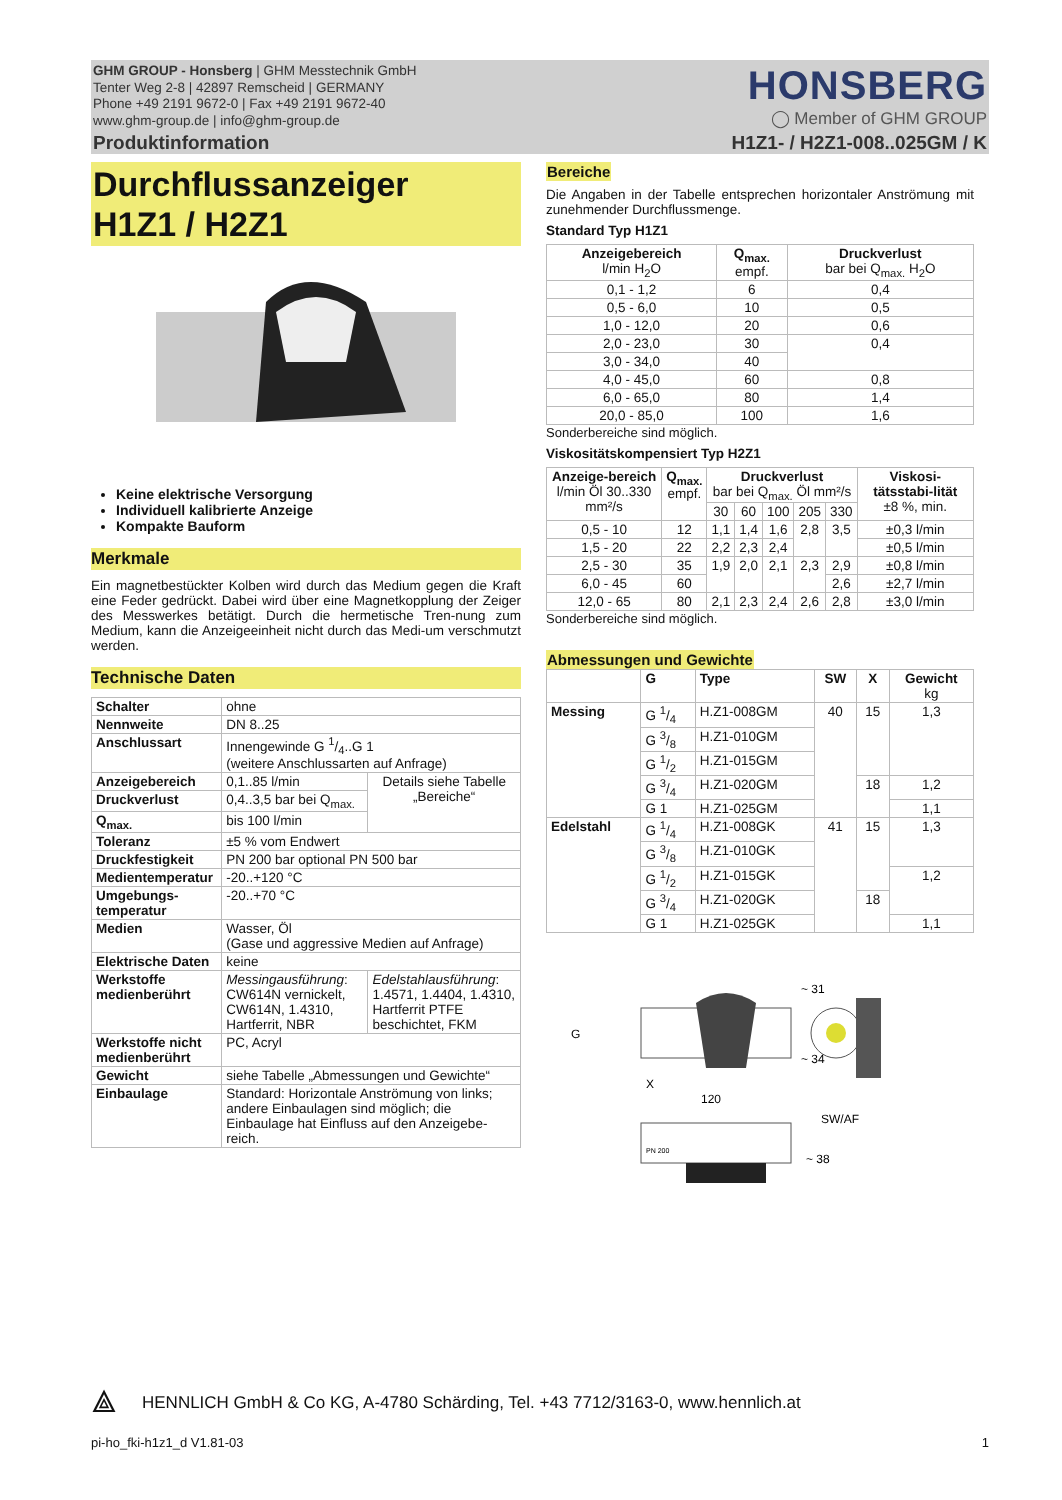GHM GROUP - Honsberg | GHM Messtechnik GmbH
Tenter Weg 2-8 | 42897 Remscheid | GERMANY
Phone +49 2191 9672-0 | Fax +49 2191 9672-40
www.ghm-group.de | info@ghm-group.de
HONSBERG
◯ Member of GHM GROUP
Produktinformation H1Z1- / H2Z1-008..025GM / K
Durchflussanzeiger
H1Z1 / H2Z1
Keine elektrische Versorgung
Individuell kalibrierte Anzeige
Kompakte Bauform
Merkmale
Ein magnetbestückter Kolben wird durch das Medium gegen die Kraft eine Feder gedrückt. Dabei wird über eine Magnetkopplung der Zeiger des Messwerkes betätigt. Durch die hermetische Tren-nung zum Medium, kann die Anzeigeeinheit nicht durch das Medi-um verschmutzt werden.
Technische Daten
| Schalter | ohne | |
| Nennweite | DN 8..25 | |
| Anschlussart | Innengewinde G 1/4..G 1 (weitere Anschlussarten auf Anfrage) | |
| Anzeigebereich | 0,1..85 l/min | Details siehe Tabelle „Bereiche“ |
| Druckverlust | 0,4..3,5 bar bei Q<sub>max.</sub> | |
| Q<sub>max.</sub> | bis 100 l/min | |
| Toleranz | ±5 % vom Endwert | |
| Druckfestigkeit | PN 200 bar optional PN 500 bar | |
| Medientemperatur | -20..+120 °C | |
| Umgebungs-temperatur | -20..+70 °C | |
| Medien | Wasser, Öl (Gase und aggressive Medien auf Anfrage) | |
| Elektrische Daten | keine | |
| Werkstoffe medienberührt | Messingausführung : CW614N vernickelt, CW614N, 1.4310, Hartferrit, NBR | Edelstahlausführung : 1.4571, 1.4404, 1.4310, Hartferrit PTFE beschichtet, FKM |
| Werkstoffe nicht medienberührt | PC, Acryl | |
| Gewicht | siehe Tabelle „Abmessungen und Gewichte“ | |
| Einbaulage | Standard: Horizontale Anströmung von links; andere Einbaulagen sind möglich; die Einbaulage hat Einfluss auf den Anzeigebe-reich. | |
Bereiche
Die Angaben in der Tabelle entsprechen horizontaler Anströmung mit zunehmender Durchflussmenge.
Standard Typ H1Z1
| Anzeigebereich l/min H<sub>2</sub>O | Q<sub>max.</sub> empf. | Druckverlust bar bei Q<sub>max.</sub> H<sub>2</sub>O |
| --- | --- | --- |
| 0,1 - 1,2 | 6 | 0,4 |
| 0,5 - 6,0 | 10 | 0,5 |
| 1,0 - 12,0 | 20 | 0,6 |
| 2,0 - 23,0 | 30 | 0,4 |
| 3,0 - 34,0 | 40 | |
| 4,0 - 45,0 | 60 | 0,8 |
| 6,0 - 65,0 | 80 | 1,4 |
| 20,0 - 85,0 | 100 | 1,6 |
Sonderbereiche sind möglich.
Viskositätskompensiert Typ H2Z1
| Anzeige-bereich l/min Öl 30..330 mm²/s | Q<sub>max.</sub> empf. | Druckverlust bar bei Q<sub>max.</sub> Öl mm²/s | | | | | Viskosi-tätsstabi-lität ±8 %, min. |
| --- | --- | --- | --- | --- | --- | --- | --- |
| | | 30 | 60 | 100 | 205 | 330 | |
| 0,5 - 10 | 12 | 1,1 | 1,4 | 1,6 | 2,8 | 3,5 | ±0,3 l/min |
| 1,5 - 20 | 22 | 2,2 | 2,3 | 2,4 | | | ±0,5 l/min |
| 2,5 - 30 | 35 | 1,9 | 2,0 | 2,1 | 2,3 | 2,9 | ±0,8 l/min |
| 6,0 - 45 | 60 | | | | | 2,6 | ±2,7 l/min |
| 12,0 - 65 | 80 | 2,1 | 2,3 | 2,4 | 2,6 | 2,8 | ±3,0 l/min |
Sonderbereiche sind möglich.
Abmessungen und Gewichte
| | G | Type | SW | X | Gewicht kg |
| --- | --- | --- | --- | --- | --- |
| Messing | G 1/4 | H.Z1-008GM | 40 | 15 | 1,3 |
| | G 3/8 | H.Z1-010GM | | | |
| | G 1/2 | H.Z1-015GM | | | |
| | G 3/4 | H.Z1-020GM | | 18 | 1,2 |
| | G 1 | H.Z1-025GM | | | 1,1 |
| Edelstahl | G 1/4 | H.Z1-008GK | 41 | 15 | 1,3 |
| | G 3/8 | H.Z1-010GK | | | |
| | G 1/2 | H.Z1-015GK | | | 1,2 |
| | G 3/4 | H.Z1-020GK | | 18 | |
| | G 1 | H.Z1-025GK | | | 1,1 |
G
X
120
~ 31
~ 34
SW/AF
~ 38
PN 200
⟁ HENNLICH GmbH & Co KG, A-4780 Schärding, Tel. +43 7712/3163-0, www.hennlich.at
pi-ho_fki-h1z1_d V1.81-03 1